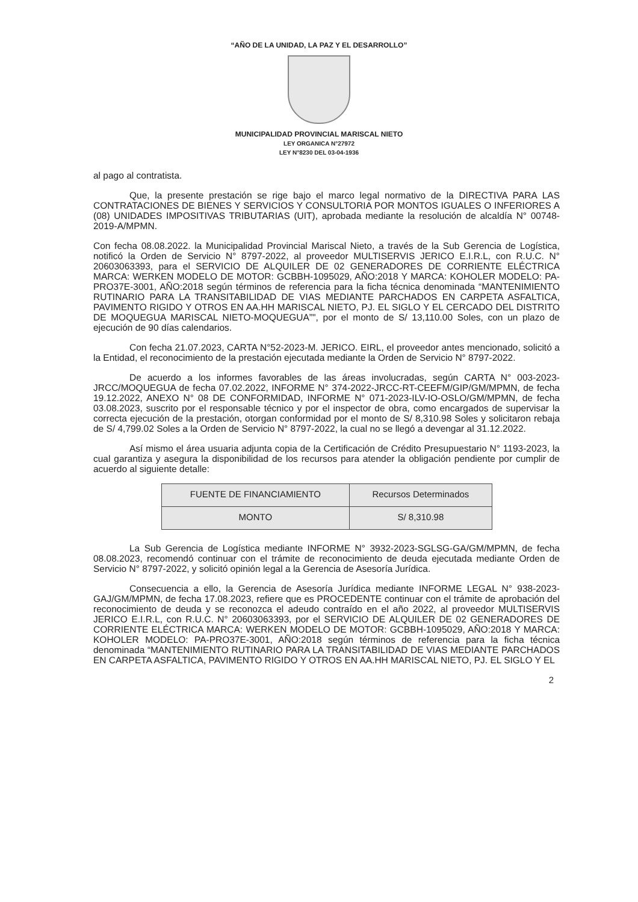“AÑO DE LA UNIDAD, LA PAZ Y EL DESARROLLO”
MUNICIPALIDAD PROVINCIAL MARISCAL NIETO
LEY ORGANICA N°27972
LEY N°8230 DEL 03-04-1936
al pago al contratista.
Que, la presente prestación se rige bajo el marco legal normativo de la DIRECTIVA PARA LAS CONTRATACIONES DE BIENES Y SERVICIOS Y CONSULTORIA POR MONTOS IGUALES O INFERIORES A (08) UNIDADES IMPOSITIVAS TRIBUTARIAS (UIT), aprobada mediante la resolución de alcaldía N° 00748-2019-A/MPMN.
Con fecha 08.08.2022. la Municipalidad Provincial Mariscal Nieto, a través de la Sub Gerencia de Logística, notificó la Orden de Servicio N° 8797-2022, al proveedor MULTISERVIS JERICO E.I.R.L, con R.U.C. N° 20603063393, para el SERVICIO DE ALQUILER DE 02 GENERADORES DE CORRIENTE ELÉCTRICA MARCA: WERKEN MODELO DE MOTOR: GCBBH-1095029, AÑO:2018 Y MARCA: KOHOLER MODELO: PA-PRO37E-3001, AÑO:2018 según términos de referencia para la ficha técnica denominada “MANTENIMIENTO RUTINARIO PARA LA TRANSITABILIDAD DE VIAS MEDIANTE PARCHADOS EN CARPETA ASFALTICA, PAVIMENTO RIGIDO Y OTROS EN AA.HH MARISCAL NIETO, PJ. EL SIGLO Y EL CERCADO DEL DISTRITO DE MOQUEGUA MARISCAL NIETO-MOQUEGUA”", por el monto de S/ 13,110.00 Soles, con un plazo de ejecución de 90 días calendarios.
Con fecha 21.07.2023, CARTA N°52-2023-M. JERICO. EIRL, el proveedor antes mencionado, solicitó a la Entidad, el reconocimiento de la prestación ejecutada mediante la Orden de Servicio N° 8797-2022.
De acuerdo a los informes favorables de las áreas involucradas, según CARTA N° 003-2023-JRCC/MOQUEGUA de fecha 07.02.2022, INFORME N° 374-2022-JRCC-RT-CEEFM/GIP/GM/MPMN, de fecha 19.12.2022, ANEXO N° 08 DE CONFORMIDAD, INFORME N° 071-2023-ILV-IO-OSLO/GM/MPMN, de fecha 03.08.2023, suscrito por el responsable técnico y por el inspector de obra, como encargados de supervisar la correcta ejecución de la prestación, otorgan conformidad por el monto de S/ 8,310.98 Soles y solicitaron rebaja de S/ 4,799.02 Soles a la Orden de Servicio N° 8797-2022, la cual no se llegó a devengar al 31.12.2022.
Así mismo el área usuaria adjunta copia de la Certificación de Crédito Presupuestario N° 1193-2023, la cual garantiza y asegura la disponibilidad de los recursos para atender la obligación pendiente por cumplir de acuerdo al siguiente detalle:
| FUENTE DE FINANCIAMIENTO | Recursos Determinados |
| MONTO | S/ 8,310.98 |
La Sub Gerencia de Logística mediante INFORME N° 3932-2023-SGLSG-GA/GM/MPMN, de fecha 08.08.2023, recomendó continuar con el trámite de reconocimiento de deuda ejecutada mediante Orden de Servicio N° 8797-2022, y solicitó opinión legal a la Gerencia de Asesoría Jurídica.
Consecuencia a ello, la Gerencia de Asesoría Jurídica mediante INFORME LEGAL N° 938-2023-GAJ/GM/MPMN, de fecha 17.08.2023, refiere que es PROCEDENTE continuar con el trámite de aprobación del reconocimiento de deuda y se reconozca el adeudo contraído en el año 2022, al proveedor MULTISERVIS JERICO E.I.R.L, con R.U.C. N° 20603063393, por el SERVICIO DE ALQUILER DE 02 GENERADORES DE CORRIENTE ELÉCTRICA MARCA: WERKEN MODELO DE MOTOR: GCBBH-1095029, AÑO:2018 Y MARCA: KOHOLER MODELO: PA-PRO37E-3001, AÑO:2018 según términos de referencia para la ficha técnica denominada “MANTENIMIENTO RUTINARIO PARA LA TRANSITABILIDAD DE VIAS MEDIANTE PARCHADOS EN CARPETA ASFALTICA, PAVIMENTO RIGIDO Y OTROS EN AA.HH MARISCAL NIETO, PJ. EL SIGLO Y EL
2